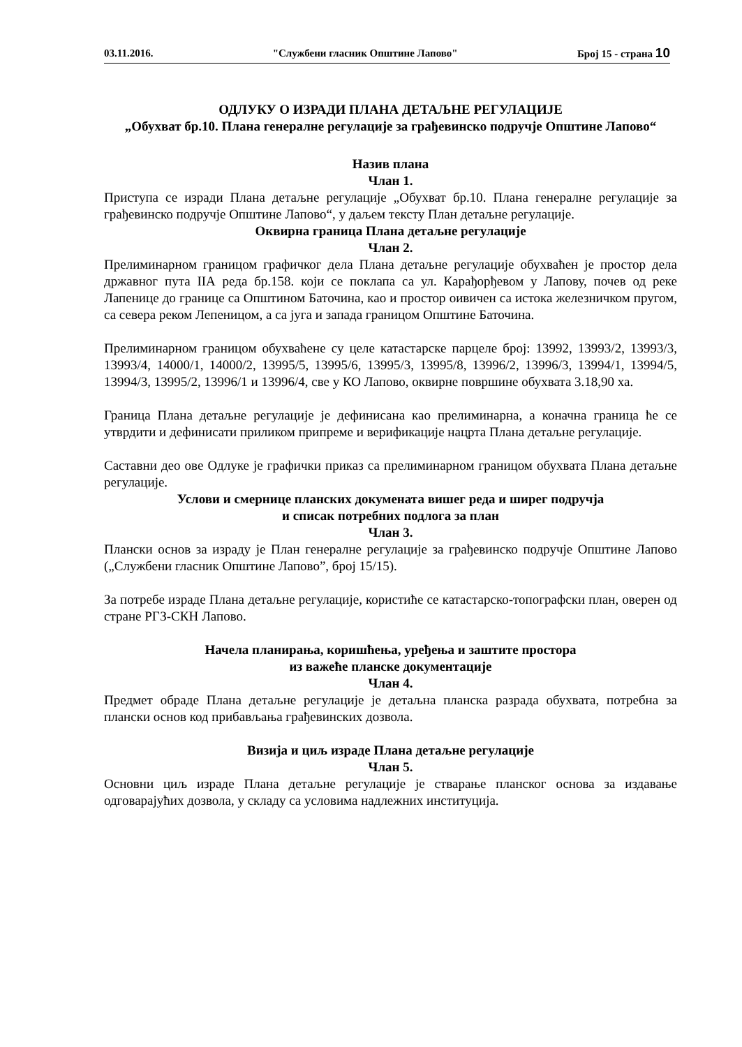03.11.2016. "Службени гласник Општине Лапово" Број 15 - страна 10
ОДЛУКУ О ИЗРАДИ ПЛАНА ДЕТАЉНЕ РЕГУЛАЦИЈЕ
„Обухват бр.10. Плана генералне регулације за грађевинско подручје Општине Лапово“
Назив плана
Члан 1.
Приступа се изради Плана детаљне регулације „Обухват бр.10. Плана генералне регулације за грађевинско подручје Општине Лапово“, у даљем тексту План детаљне регулације.
Оквирна граница Плана детаљне регулације
Члан 2.
Прелиминарном границом графичког дела Плана детаљне регулације обухваћен је простор дела државног пута IIА реда бр.158. који се поклапа са ул. Карађорђевом у Лапову, почев од реке Лапенице до границе са Општином Баточина, као и простор оивичен са истока железничком пругом, са севера реком Лепеницом, а са југа и запада границом Општине Баточина.
Прелиминарном границом обухваћене су целе катастарске парцеле број: 13992, 13993/2, 13993/3, 13993/4, 14000/1, 14000/2, 13995/5, 13995/6, 13995/3, 13995/8, 13996/2, 13996/3, 13994/1, 13994/5, 13994/3, 13995/2, 13996/1 и 13996/4, све у КО Лапово, оквирне површине обухвата 3.18,90 ха.
Граница Плана детаљне регулације је дефинисана као прелиминарна, а коначна граница ће се утврдити и дефинисати приликом припреме и верификације нацрта Плана детаљне регулације.
Саставни део ове Одлуке је графички приказ са прелиминарном границом обухвата Плана детаљне регулације.
Услови и смернице планских докумената вишег реда и ширег подручја
и списак потребних подлога за план
Члан 3.
Плански основ за израду је План генералне регулације за грађевинско подручје Општине Лапово („Службени гласник Општине Лапово”, број 15/15).
За потребе израде Плана детаљне регулације, користиће се катастарско-топографски план, оверен од стране РГЗ-СКН Лапово.
Начела планирања, коришћења, уређења и заштите простора
из важеће планске документације
Члан 4.
Предмет обраде Плана детаљне регулације је детаљна планска разрада обухвата, потребна за плански основ код прибављања грађевинских дозвола.
Визија и циљ израде Плана детаљне регулације
Члан 5.
Основни циљ израде Плана детаљне регулације је стварање планског основа за издавање одговарајућих дозвола, у складу са условима надлежних институција.